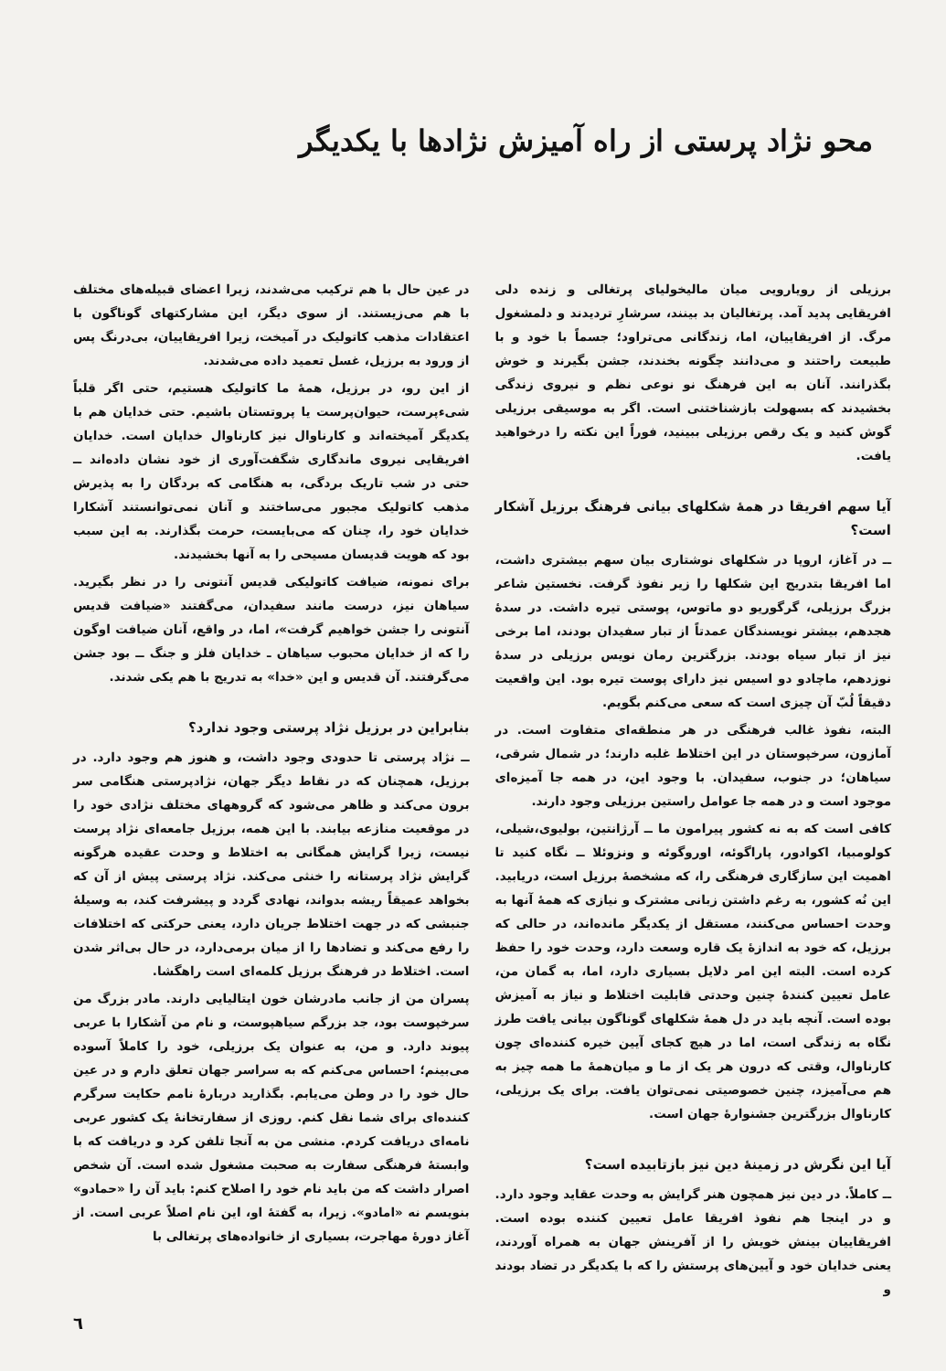محو نژاد پرستی از راه آمیزش نژادها با یکدیگر
برزیلی از رویارویی میان مالیخولیای پرتغالی و زنده دلی افریقایی پدید آمد. پرتغالیان بد بینند، سرشارِ تردیدند و دلمشغول مرگ. از افریقاییان، اما، زندگانی می‌تراود؛ جسماً با خود و با طبیعت راحتند و می‌دانند چگونه بخندند، جشن بگیرند و خوش بگذرانند. آنان به این فرهنگ نو نوعی نظم و نیروی زندگی بخشیدند که بسهولت بازشناختنی است. اگر به موسیقی برزیلی گوش کنید و یک رقص برزیلی ببینید، فوراً این نکته را درخواهید یافت.
آیا سهم افریقا در همهٔ شکلهای بیانی فرهنگ برزیل آشکار است؟
ــ در آغاز، اروپا در شکلهای نوشتاری بیان سهم بیشتری داشت، اما افریقا بتدریج این شکلها را زیر نفوذ گرفت. نخستین شاعر بزرگ برزیلی، گرگوریو دو ماتوس، پوستی تیره داشت. در سدهٔ هجدهم، بیشتر نویسندگان عمدتاً از تبار سفیدان بودند، اما برخی نیز از تبار سیاه بودند. بزرگترین رمان نویس برزیلی در سدهٔ نوزدهم، ماچادو دو اسیس نیز دارای پوست تیره بود. این واقعیت دقیقاً لُبّ آن چیزی است که سعی می‌کنم بگویم.
البته، نفوذ غالب فرهنگی در هر منطقه‌ای متفاوت است. در آمازون، سرخپوستان در این اختلاط غلبه دارند؛ در شمال شرقی، سیاهان؛ در جنوب، سفیدان. با وجود این، در همه جا آمیزه‌ای موجود است و در همه جا عوامل راستین برزیلی وجود دارند.
کافی است که به نه کشور پیرامون ما ــ آرژانتین، بولیوی،شیلی، کولومبیا، اکوادور، پاراگوئه، اوروگوئه و ونزوئلا ــ نگاه کنید تا اهمیت این سازگاری فرهنگی را، که مشخصهٔ برزیل است، دریابید. این نُه کشور، به رغم داشتن زبانی مشترک و نیازی که همهٔ آنها به وحدت احساس می‌کنند، مستقل از یکدیگر مانده‌اند، در حالی که برزیل، که خود به اندازهٔ یک قاره وسعت دارد، وحدت خود را حفظ کرده است. البته این امر دلایل بسیاری دارد، اما، به گمان من، عامل تعیین کنندهٔ چنین وحدتی قابلیت اختلاط و نیاز به آمیزش بوده است. آنچه باید در دل همهٔ شکلهای گوناگون بیانی یافت طرز نگاه به زندگی است، اما در هیچ کجای آیین خیره کننده‌ای چون کارناوال، وقتی که درون هر یک از ما و میان‌همهٔ ما همه چیز به هم می‌آمیزد، چنین خصوصیتی نمی‌توان یافت. برای یک برزیلی، کارناوال بزرگترین جشنوارهٔ جهان است.
آیا این نگرش در زمینهٔ دین نیز بازتابیده است؟
ــ کاملاً. در دین نیز همچون هنر گرایش به وحدت عقاید وجود دارد. و در اینجا هم نفوذ افریقا عامل تعیین کننده بوده است. افریقاییان بینش خویش را از آفرینش جهان به همراه آوردند، یعنی خدایان خود و آیین‌های پرستش را که با یکدیگر در تضاد بودند و
در عین حال با هم ترکیب می‌شدند، زیرا اعضای قبیله‌های مختلف با هم می‌زیستند. از سوی دیگر، این مشارکتهای گوناگون با اعتقادات مذهب کاتولیک در آمیخت، زیرا افریقاییان، بی‌درنگ پس از ورود به برزیل، غسل تعمید داده می‌شدند.
از این رو، در برزیل، همهٔ ما کاتولیک هستیم، حتی اگر قلباً شیء‌پرست، حیوان‌پرست یا پروتستان باشیم. حتی خدایان هم با یکدیگر آمیخته‌اند و کارناوال نیز کارناوال خدایان است. خدایان افریقایی نیروی ماندگاری شگفت‌آوری از خود نشان داده‌اند ــ حتی در شب تاریک بردگی، به هنگامی که بردگان را به پذیرش مذهب کاتولیک مجبور می‌ساختند و آنان نمی‌توانستند آشکارا خدایان خود را، چنان که می‌بایست، حرمت بگذارند. به این سبب بود که هویت قدیسان مسیحی را به آنها بخشیدند.
برای نمونه، ضیافت کاتولیکی قدیس آنتونی را در نظر بگیرید. سیاهان نیز، درست مانند سفیدان، می‌گفتند «ضیافت قدیس آنتونی را جشن خواهیم گرفت»، اما، در واقع، آنان ضیافت اوگون را که از خدایان محبوب سیاهان ـ خدایان فلز و جنگ ــ بود جشن می‌گرفتند. آن قدیس و این «خدا» به تدریج با هم یکی شدند.
بنابراین در برزیل نژاد پرستی وجود ندارد؟
ــ نژاد پرستی تا حدودی وجود داشت، و هنوز هم وجود دارد. در برزیل، همچنان که در نقاط دیگر جهان، نژادپرستی هنگامی سر برون می‌کند و ظاهر می‌شود که گروههای مختلف نژادی خود را در موقعیت منازعه بیابند. با این همه، برزیل جامعه‌ای نژاد پرست نیست، زیرا گرایش همگانی به اختلاط و وحدت عقیده هرگونه گرایش نژاد پرستانه را خنثی می‌کند. نژاد پرستی پیش از آن که بخواهد عمیقاً ریشه بدواند، نهادی گردد و پیشرفت کند، به وسیلهٔ جنبشی که در جهت اختلاط جریان دارد، یعنی حرکتی که اختلافات را رفع می‌کند و تضادها را از میان برمی‌دارد، در حال بی‌اثر شدن است. اختلاط در فرهنگ برزیل کلمه‌ای است راهگشا.
پسران من از جانب مادرشان خون ایتالیایی دارند. مادر بزرگ من سرخپوست بود، جد بزرگم سیاهپوست، و نام من آشکارا با عربی پیوند دارد. و من، به عنوان یک برزیلی، خود را کاملاً آسوده می‌بینم؛ احساس می‌کنم که به سراسر جهان تعلق دارم و در عین حال خود را در وطن می‌یابم. بگذارید دربارهٔ نامم حکایت سرگرم کننده‌ای برای شما نقل کنم. روزی از سفارتخانهٔ یک کشور عربی نامه‌ای دریافت کردم. منشی من به آنجا تلفن کرد و دریافت که با وابستهٔ فرهنگی سفارت به صحبت مشغول شده است. آن شخص اصرار داشت که من باید نام خود را اصلاح کنم: باید آن را «حمادو» بنویسم نه «امادو». زیرا، به گفتهٔ او، این نام اصلاً عربی است. از آغاز دورهٔ مهاجرت، بسیاری از خانواده‌های پرتغالی با
٦